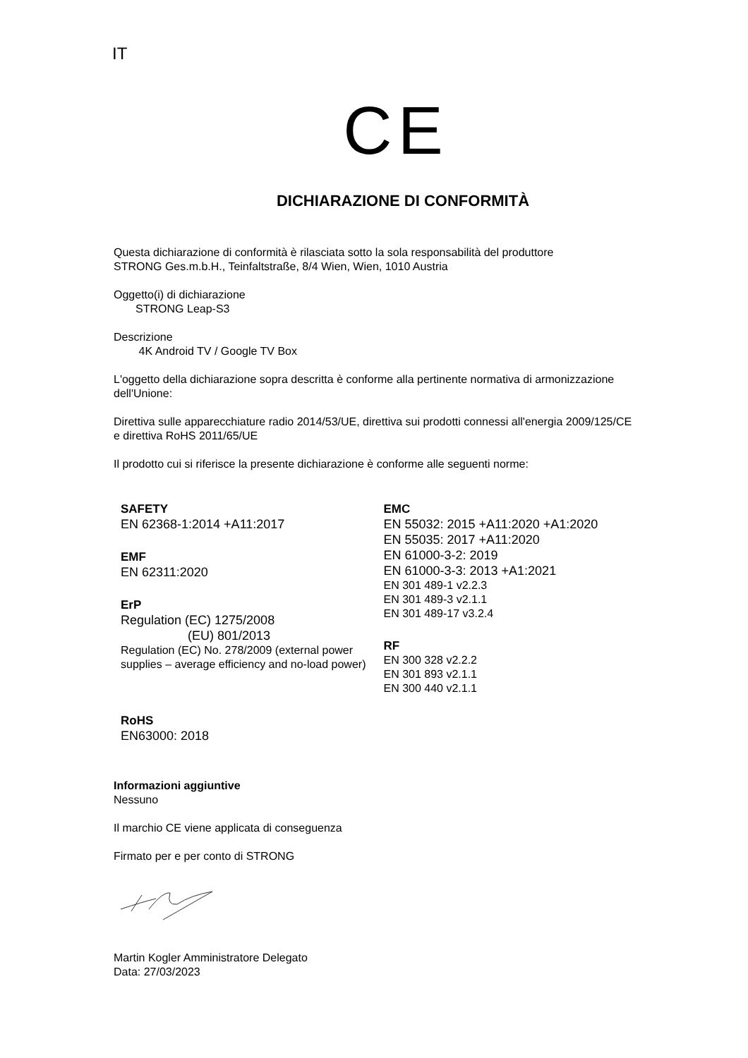IT
CE
DICHIARAZIONE DI CONFORMITÀ
Questa dichiarazione di conformità è rilasciata sotto la sola responsabilità del produttore
STRONG Ges.m.b.H., Teinfaltstraße, 8/4 Wien, Wien, 1010 Austria
Oggetto(i) di dichiarazione
STRONG Leap-S3
Descrizione
4K Android TV / Google TV Box
L'oggetto della dichiarazione sopra descritta è conforme alla pertinente normativa di armonizzazione dell'Unione:
Direttiva sulle apparecchiature radio 2014/53/UE, direttiva sui prodotti connessi all'energia 2009/125/CE e direttiva RoHS 2011/65/UE
Il prodotto cui si riferisce la presente dichiarazione è conforme alle seguenti norme:
SAFETY
EN 62368-1:2014 +A11:2017
EMF
EN 62311:2020
ErP
Regulation (EC) 1275/2008
(EU) 801/2013
Regulation (EC) No. 278/2009 (external power supplies – average efficiency and no-load power)
RoHS
EN63000: 2018
EMC
EN 55032: 2015 +A11:2020 +A1:2020
EN 55035: 2017 +A11:2020
EN 61000-3-2: 2019
EN 61000-3-3: 2013 +A1:2021
EN 301 489-1 v2.2.3
EN 301 489-3 v2.1.1
EN 301 489-17 v3.2.4
RF
EN 300 328 v2.2.2
EN 301 893 v2.1.1
EN 300 440 v2.1.1
Informazioni aggiuntive
Nessuno
Il marchio CE viene applicata di conseguenza
Firmato per e per conto di STRONG
Martin Kogler Amministratore Delegato
Data: 27/03/2023